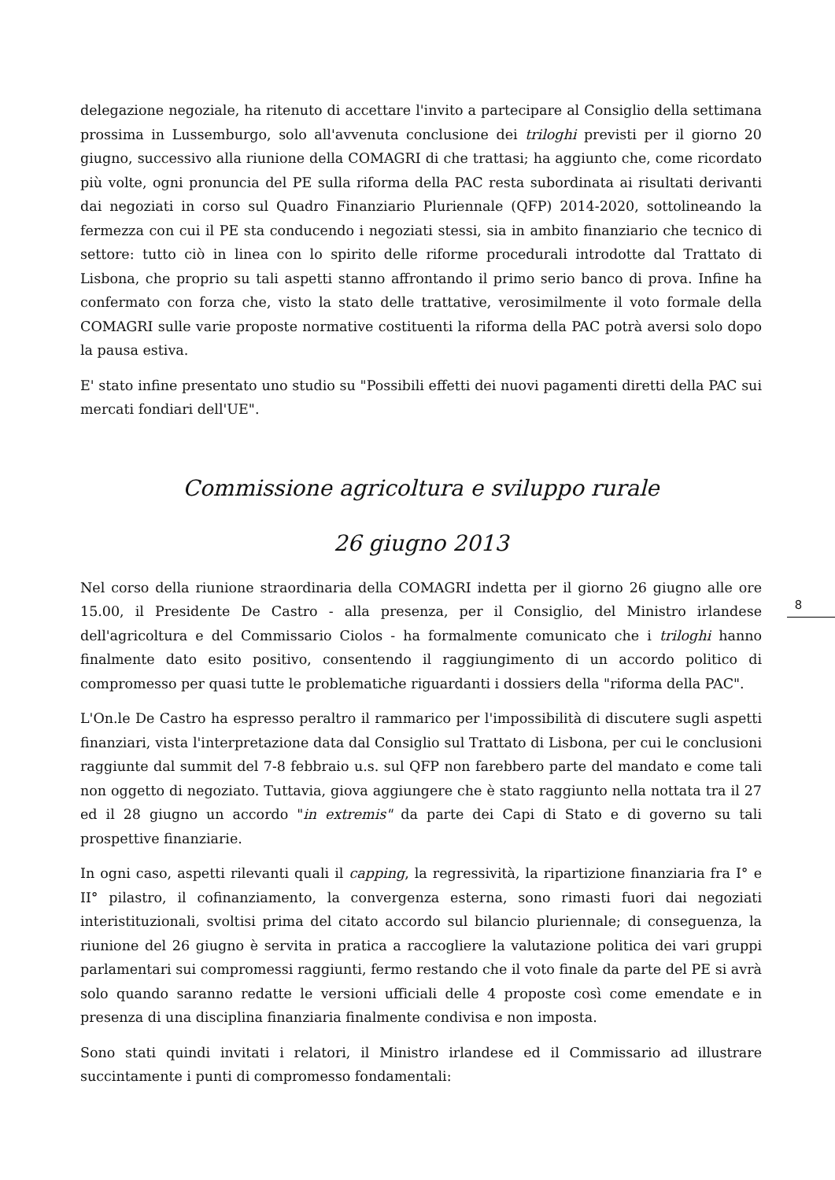delegazione negoziale, ha ritenuto di accettare l'invito a partecipare al Consiglio della settimana prossima in Lussemburgo, solo all'avvenuta conclusione dei triloghi previsti per il giorno 20 giugno, successivo alla riunione della COMAGRI di che trattasi; ha aggiunto che, come ricordato più volte, ogni pronuncia del PE sulla riforma della PAC resta subordinata ai risultati derivanti dai negoziati in corso sul Quadro Finanziario Pluriennale (QFP) 2014-2020, sottolineando la fermezza con cui il PE sta conducendo i negoziati stessi, sia in ambito finanziario che tecnico di settore: tutto ciò in linea con lo spirito delle riforme procedurali introdotte dal Trattato di Lisbona, che proprio su tali aspetti stanno affrontando il primo serio banco di prova. Infine ha confermato con forza che, visto la stato delle trattative, verosimilmente il voto formale della COMAGRI sulle varie proposte normative costituenti la riforma della PAC potrà aversi solo dopo la pausa estiva.
E' stato infine presentato uno studio su "Possibili effetti dei nuovi pagamenti diretti della PAC sui mercati fondiari dell'UE".
Commissione agricoltura e sviluppo rurale
26 giugno 2013
Nel corso della riunione straordinaria della COMAGRI indetta per il giorno 26 giugno alle ore 15.00, il Presidente De Castro - alla presenza, per il Consiglio, del Ministro irlandese dell'agricoltura e del Commissario Ciolos - ha formalmente comunicato che i triloghi hanno finalmente dato esito positivo, consentendo il raggiungimento di un accordo politico di compromesso per quasi tutte le problematiche riguardanti i dossiers della "riforma della PAC".
L'On.le De Castro ha espresso peraltro il rammarico per l'impossibilità di discutere sugli aspetti finanziari, vista l'interpretazione data dal Consiglio sul Trattato di Lisbona, per cui le conclusioni raggiunte dal summit del 7-8 febbraio u.s. sul QFP non farebbero parte del mandato e come tali non oggetto di negoziato. Tuttavia, giova aggiungere che è stato raggiunto nella nottata tra il 27 ed il 28 giugno un accordo "in extremis" da parte dei Capi di Stato e di governo su tali prospettive finanziarie.
In ogni caso, aspetti rilevanti quali il capping, la regressività, la ripartizione finanziaria fra I° e II° pilastro, il cofinanziamento, la convergenza esterna, sono rimasti fuori dai negoziati interistituzionali, svoltisi prima del citato accordo sul bilancio pluriennale; di conseguenza, la riunione del 26 giugno è servita in pratica a raccogliere la valutazione politica dei vari gruppi parlamentari sui compromessi raggiunti, fermo restando che il voto finale da parte del PE si avrà solo quando saranno redatte le versioni ufficiali delle 4 proposte così come emendate e in presenza di una disciplina finanziaria finalmente condivisa e non imposta.
Sono stati quindi invitati i relatori, il Ministro irlandese ed il Commissario ad illustrare succintamente i punti di compromesso fondamentali:
8